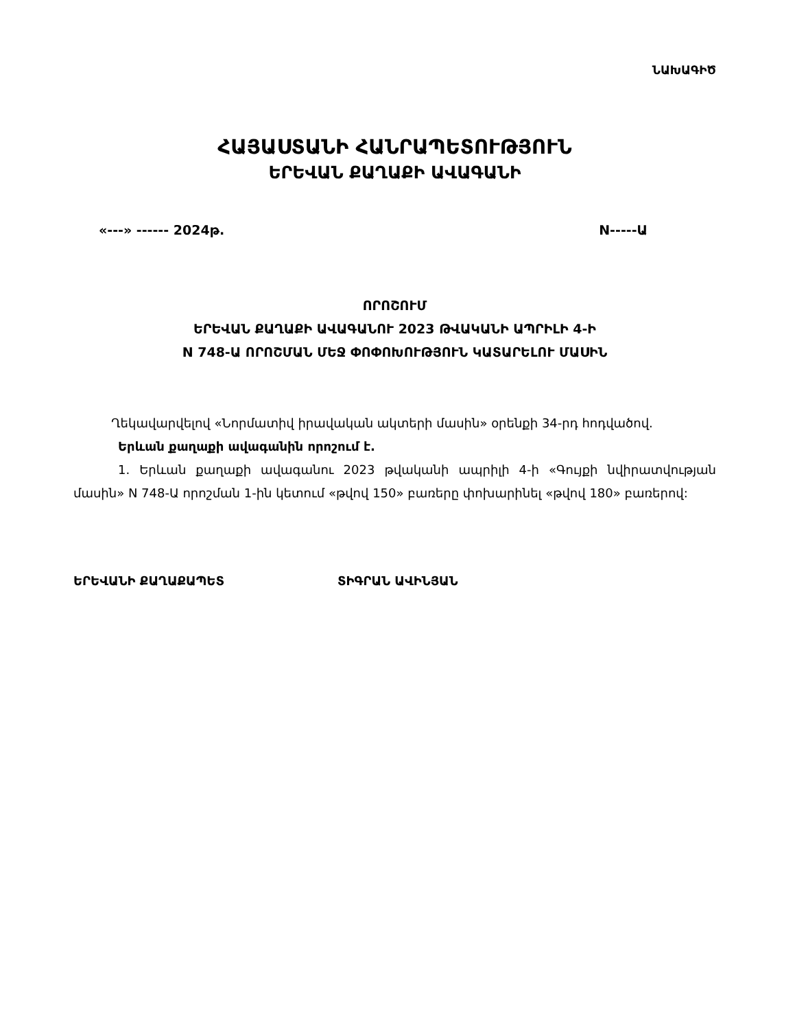ՆԱԽԱԳԻԾ
ՀԱՅԱՍՏԱՆԻ ՀԱՆՐԱՊԵՏՈՒԹՅՈՒՆ
ԵՐԵՎԱՆ ՔԱՂԱՔԻ ԱՎԱԳԱՆԻ
«---» ------ 2024թ. N-----Ա
ՈՐՈՇՈՒՄ
ԵՐԵՎԱՆ ՔԱՂԱՔԻ ԱՎԱԳԱՆՈՒ 2023 ԹՎԱԿԱՆԻ ԱՊՐԻԼԻ 4-Ի
N 748-Ա ՈՐՈՇՄԱՆ ՄԵՋ ՓՈՓՈԽՈՒԹՅՈՒՆ ԿԱՏԱՐԵԼՈՒ ՄԱՍԻՆ
Ղեկավարվելով «Նորմատիվ իրավական ակտերի մասին» օրենքի 34-րդ հոդվածով.
Երևան քաղաքի ավագանին որոշում է.
1. Երևան քաղաքի ավագանու 2023 թվականի ապրիլի 4-ի «Գույքի նվիրատվության մասին» N 748-Ա որոշման 1-ին կետում «թվով 150» բառերը փոխարինել «թվով 180» բառերով:
ԵՐԵՎԱՆԻ ՔԱՂԱՔԱՊԵՏ ՏԻԳՐԱՆ ԱՎԻՆՅԱՆ